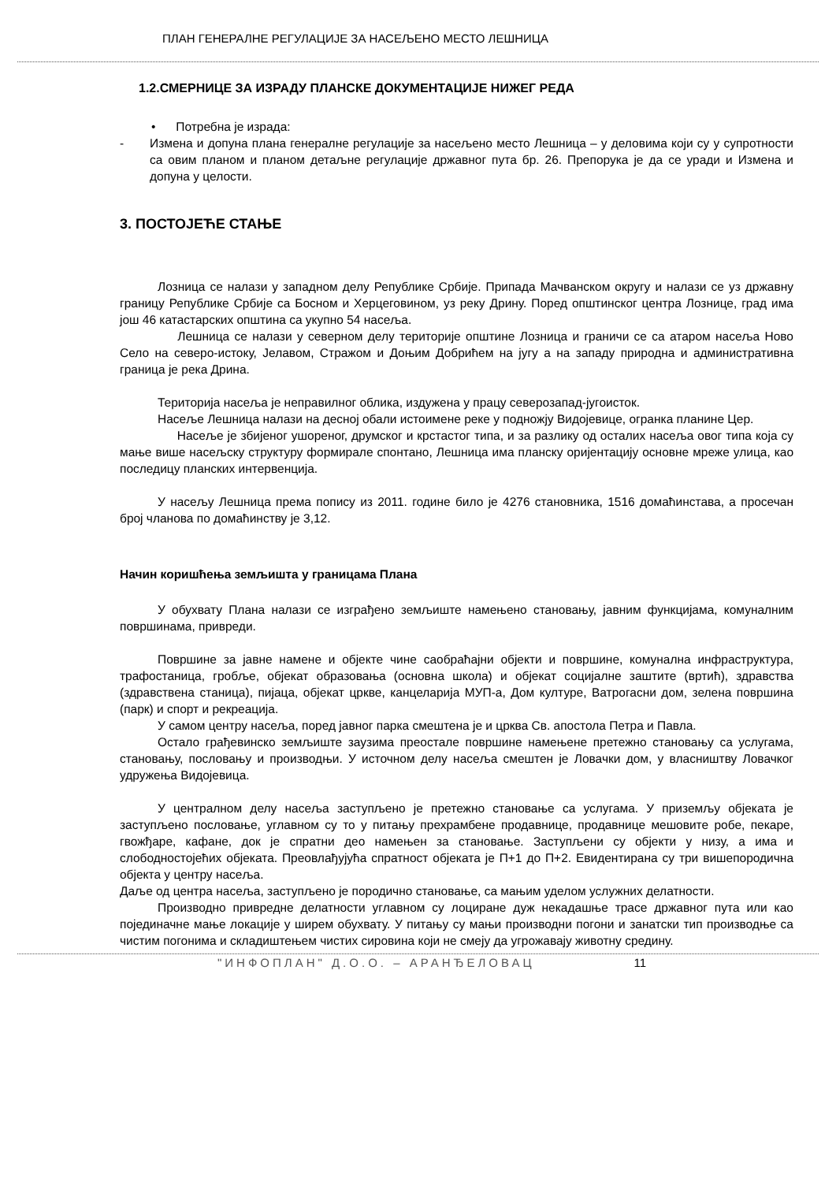ПЛАН ГЕНЕРАЛНЕ РЕГУЛАЦИЈЕ ЗА НАСЕЉЕНО МЕСТО ЛЕШНИЦА
1.2.СМЕРНИЦЕ ЗА ИЗРАДУ ПЛАНСКЕ ДОКУМЕНТАЦИЈЕ НИЖЕГ РЕДА
• Потребна је израда:
- Измена и допуна плана генералне регулације за насељено место Лешница – у деловима који су у супротности са овим планом и планом детаљне регулације државног пута бр. 26. Препорука је да се уради и Измена и допуна у целости.
3. ПОСТОЈЕЋЕ СТАЊЕ
Лозница се налази у западном делу Републике Србије. Припада Мачванском округу и налази се уз државну границу Републике Србије са Босном и Херцеговином, уз реку Дрину. Поред општинског центра Лознице, град има још 46 катастарских општина са укупно 54 насеља.
Лешница се налази у северном делу територије општине Лозница и граничи се са атаром насеља Ново Село на северо-истоку, Јелавом, Стражом и Доњим Добрићем на југу а на западу природна и административна граница је река Дрина.
Територија насеља је неправилног облика, издужена у працу северозапад-југоисток.
Насеље Лешница налази на десној обали истоимене реке у подножју Видојевице, огранка планине Цер.
Насеље је збијеног ушореног, друмског и крстастог типа, и за разлику од осталих насеља овог типа која су мање више насељску структуру формирале спонтано, Лешница има планску оријентацију основне мреже улица, као последицу планских интервенција.
У насељу Лешница према попису из 2011. године било је 4276 становника, 1516 домаћинстава, а просечан број чланова по домаћинству је 3,12.
Начин коришћења земљишта у границама Плана
У обухвату Плана налази се изграђено земљиште намењено становању, јавним функцијама, комуналним површинама, привреди.
Површине за јавне намене и објекте чине саобраћајни објекти и површине, комунална инфраструктура, трафостаница, гробље, објекат образовања (основна школа) и објекат социјалне заштите (вртић), здравства (здравствена станица), пијаца, објекат цркве, канцеларија МУП-а, Дом културе, Ватрогасни дом, зелена површина (парк) и спорт и рекреација.
У самом центру насеља, поред јавног парка смештена је и црква Св. апостола Петра и Павла.
Остало грађевинско земљиште заузима преостале површине намењене претежно становању са услугама, становању, пословању и производњи. У источном делу насеља смештен је Ловачки дом, у власништву Ловачког удружења Видојевица.
У централном делу насеља заступљено је претежно становање са услугама. У приземљу објеката је заступљено пословање, углавном су то у питању прехрамбене продавнице, продавнице мешовите робе, пекаре, гвожђаре, кафане, док је спратни део намењен за становање. Заступљени су објекти у низу, а има и слободностојећих објеката. Преовлађујућа спратност објеката је П+1 до П+2. Евидентирана су три вишепородична објекта у центру насеља.
Даље од центра насеља, заступљено је породично становање, са мањим уделом услужних делатности.
Производно привредне делатности углавном су лоциране дуж некадашње трасе државног пута или као појединачне мање локације у ширем обухвату. У питању су мањи производни погони и занатски тип производње са чистим погонима и складиштењем чистих сировина који не смеју да угрожавају животну средину.
"ИНФОПЛАН" Д.О.О. – АРАНЂЕЛОВАЦ 11